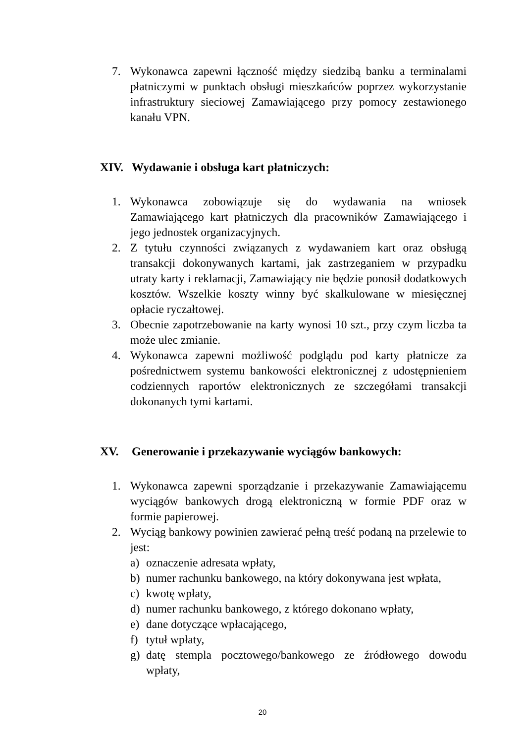7. Wykonawca zapewni łączność między siedzibą banku a terminalami płatniczymi w punktach obsługi mieszkańców poprzez wykorzystanie infrastruktury sieciowej Zamawiającego przy pomocy zestawionego kanału VPN.
XIV. Wydawanie i obsługa kart płatniczych:
1. Wykonawca zobowiązuje się do wydawania na wniosek Zamawiającego kart płatniczych dla pracowników Zamawiającego i jego jednostek organizacyjnych.
2. Z tytułu czynności związanych z wydawaniem kart oraz obsługą transakcji dokonywanych kartami, jak zastrzeganiem w przypadku utraty karty i reklamacji, Zamawiający nie będzie ponosił dodatkowych kosztów. Wszelkie koszty winny być skalkulowane w miesięcznej opłacie ryczałtowej.
3. Obecnie zapotrzebowanie na karty wynosi 10 szt., przy czym liczba ta może ulec zmianie.
4. Wykonawca zapewni możliwość podglądu pod karty płatnicze za pośrednictwem systemu bankowości elektronicznej z udostępnieniem codziennych raportów elektronicznych ze szczegółami transakcji dokonanych tymi kartami.
XV. Generowanie i przekazywanie wyciągów bankowych:
1. Wykonawca zapewni sporządzanie i przekazywanie Zamawiającemu wyciągów bankowych drogą elektroniczną w formie PDF oraz w formie papierowej.
2. Wyciąg bankowy powinien zawierać pełną treść podaną na przelewie to jest:
a) oznaczenie adresata wpłaty,
b) numer rachunku bankowego, na który dokonywana jest wpłata,
c) kwotę wpłaty,
d) numer rachunku bankowego, z którego dokonano wpłaty,
e) dane dotyczące wpłacającego,
f) tytuł wpłaty,
g) datę stempla pocztowego/bankowego ze źródłowego dowodu wpłaty,
20